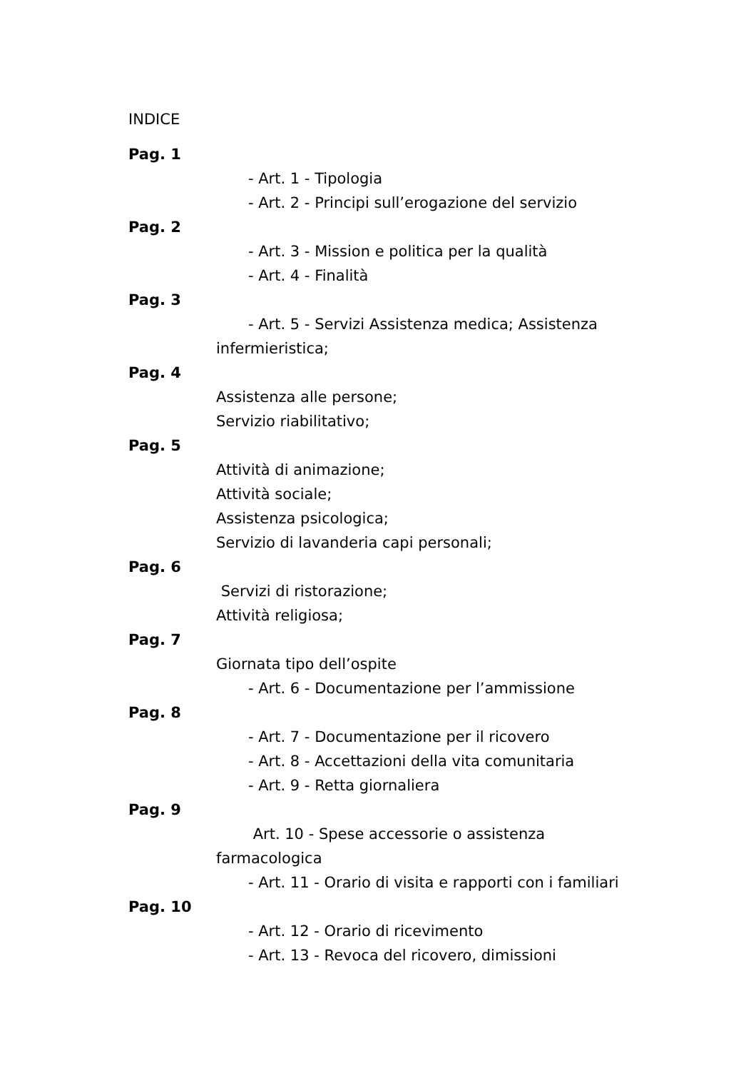INDICE
Pag. 1
- Art. 1 - Tipologia
- Art. 2 - Principi sull’erogazione del servizio
Pag. 2
- Art. 3 - Mission e politica per la qualità
- Art. 4 - Finalità
Pag. 3
- Art. 5 - Servizi Assistenza medica; Assistenza infermieristica;
Pag. 4
Assistenza alle persone;
Servizio riabilitativo;
Pag. 5
Attività di animazione;
Attività sociale;
Assistenza psicologica;
Servizio di lavanderia capi personali;
Pag. 6
Servizi di ristorazione;
Attività religiosa;
Pag. 7
Giornata tipo dell’ospite
- Art. 6 - Documentazione per l’ammissione
Pag. 8
- Art. 7 - Documentazione per il ricovero
- Art. 8 - Accettazioni della vita comunitaria
- Art. 9 - Retta giornaliera
Pag. 9
Art. 10 - Spese accessorie o assistenza farmacologica
- Art. 11 - Orario di visita e rapporti con i familiari
Pag. 10
- Art. 12 - Orario di ricevimento
- Art. 13 - Revoca del ricovero, dimissioni